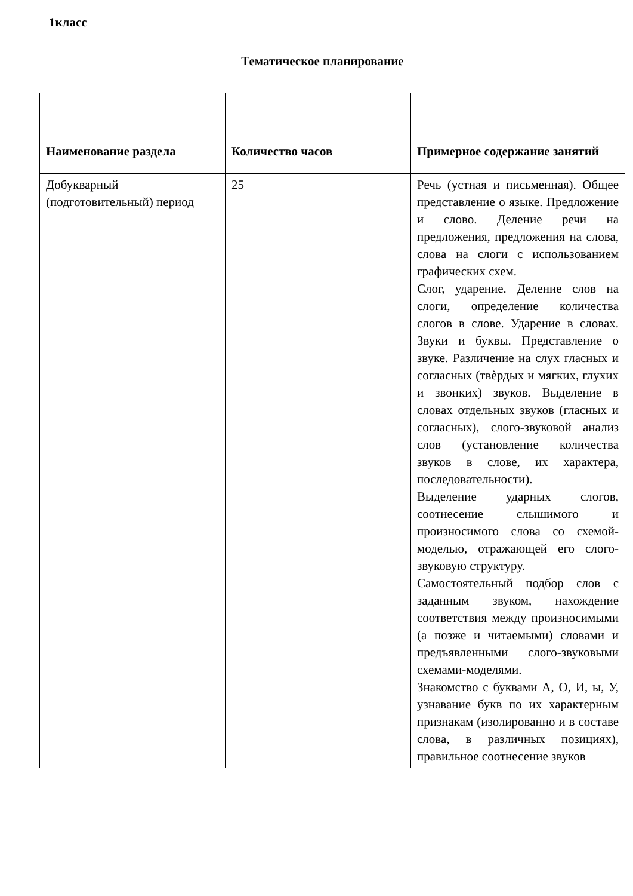1класс
Тематическое планирование
| Наименование раздела | Количество часов | Примерное содержание занятий |
| --- | --- | --- |
| Добукварный (подготовительный) период | 25 | Речь (устная и письменная). Общее представление о языке. Предложение и слово. Деление речи на предложения, предложения на слова, слова на слоги с использованием графических схем. Слог, ударение. Деление слов на слоги, определение количества слогов в слове. Ударение в словах. Звуки и буквы. Представление о звуке. Различение на слух гласных и согласных (твѐрдых и мягких, глухих и звонких) звуков. Выделение в словах отдельных звуков (гласных и согласных), слого-звуковой анализ слов (установление количества звуков в слове, их характера, последовательности). Выделение ударных слогов, соотнесение слышимого и произносимого слова со схемой-моделью, отражающей его слого-звуковую структуру. Самостоятельный подбор слов с заданным звуком, нахождение соответствия между произносимыми (а позже и читаемыми) словами и предъявленными слого-звуковыми схемами-моделями. Знакомство с буквами А, О, И, ы, У, узнавание букв по их характерным признакам (изолированно и в составе слова, в различных позициях), правильное соотнесение звуков |